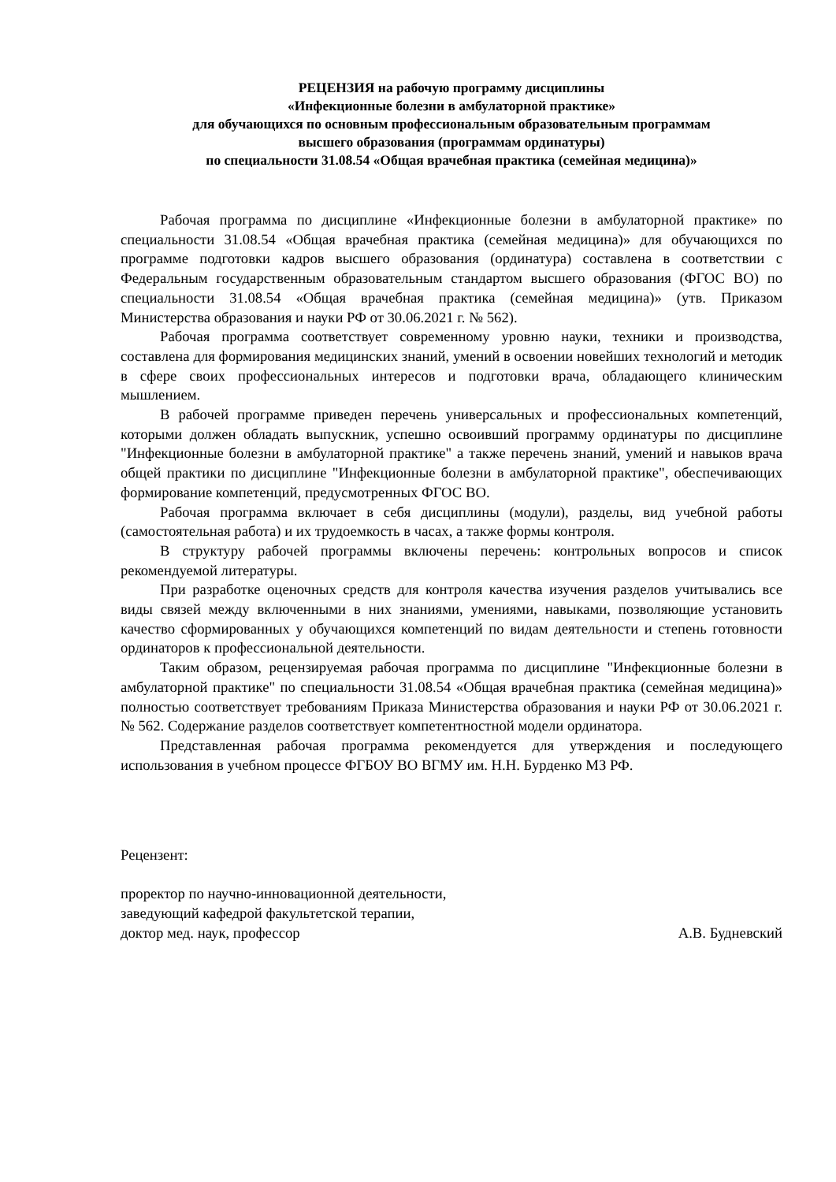РЕЦЕНЗИЯ на рабочую программу дисциплины
«Инфекционные болезни в амбулаторной практике»
для обучающихся по основным профессиональным образовательным программам
высшего образования (программам ординатуры)
по специальности 31.08.54 «Общая врачебная практика (семейная медицина)»
Рабочая программа по дисциплине «Инфекционные болезни в амбулаторной практике» по специальности 31.08.54 «Общая врачебная практика (семейная медицина)» для обучающихся по программе подготовки кадров высшего образования (ординатура) составлена в соответствии с Федеральным государственным образовательным стандартом высшего образования (ФГОС ВО) по специальности 31.08.54 «Общая врачебная практика (семейная медицина)» (утв. Приказом Министерства образования и науки РФ от 30.06.2021 г. № 562).
Рабочая программа соответствует современному уровню науки, техники и производства, составлена для формирования медицинских знаний, умений в освоении новейших технологий и методик в сфере своих профессиональных интересов и подготовки врача, обладающего клиническим мышлением.
В рабочей программе приведен перечень универсальных и профессиональных компетенций, которыми должен обладать выпускник, успешно освоивший программу ординатуры по дисциплине "Инфекционные болезни в амбулаторной практике" а также перечень знаний, умений и навыков врача общей практики по дисциплине "Инфекционные болезни в амбулаторной практике", обеспечивающих формирование компетенций, предусмотренных ФГОС ВО.
Рабочая программа включает в себя дисциплины (модули), разделы, вид учебной работы (самостоятельная работа) и их трудоемкость в часах, а также формы контроля.
В структуру рабочей программы включены перечень: контрольных вопросов и список рекомендуемой литературы.
При разработке оценочных средств для контроля качества изучения разделов учитывались все виды связей между включенными в них знаниями, умениями, навыками, позволяющие установить качество сформированных у обучающихся компетенций по видам деятельности и степень готовности ординаторов к профессиональной деятельности.
Таким образом, рецензируемая рабочая программа по дисциплине "Инфекционные болезни в амбулаторной практике" по специальности 31.08.54 «Общая врачебная практика (семейная медицина)» полностью соответствует требованиям Приказа Министерства образования и науки РФ от 30.06.2021 г. № 562. Содержание разделов соответствует компетентностной модели ординатора.
Представленная рабочая программа рекомендуется для утверждения и последующего использования в учебном процессе ФГБОУ ВО ВГМУ им. Н.Н. Бурденко МЗ РФ.
Рецензент:
проректор по научно-инновационной деятельности,
заведующий кафедрой факультетской терапии,
доктор мед. наук, профессор А.В. Будневский